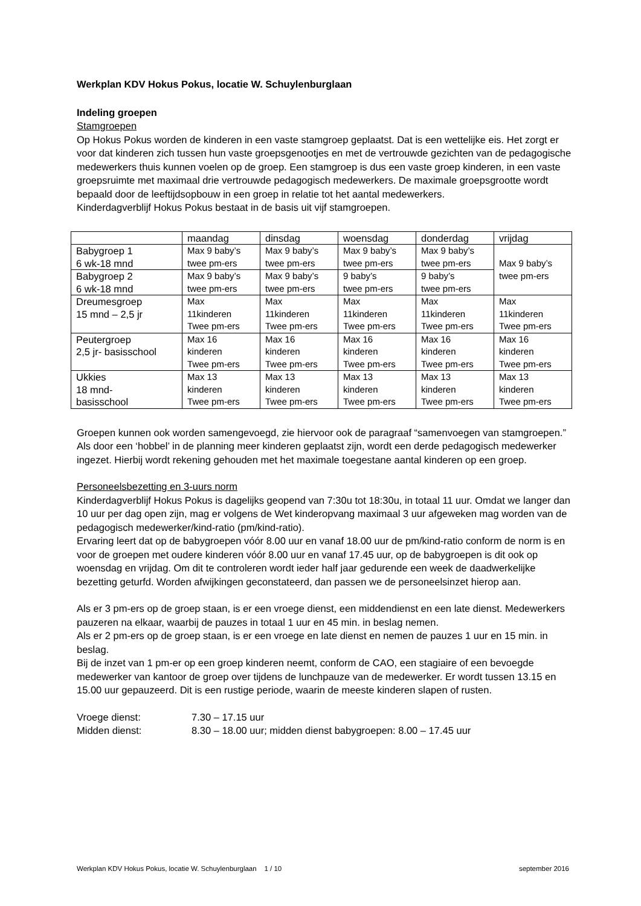Werkplan KDV Hokus Pokus, locatie W. Schuylenburglaan
Indeling groepen
Stamgroepen
Op Hokus Pokus worden de kinderen in een vaste stamgroep geplaatst. Dat is een wettelijke eis. Het zorgt er voor dat kinderen zich tussen hun vaste groepsgenootjes en met de vertrouwde gezichten van de pedagogische medewerkers thuis kunnen voelen op de groep. Een stamgroep is dus een vaste groep kinderen, in een vaste groepsruimte met maximaal drie vertrouwde pedagogisch medewerkers. De maximale groepsgrootte wordt bepaald door de leeftijdsopbouw in een groep in relatie tot het aantal medewerkers.
Kinderdagverblijf Hokus Pokus bestaat in de basis uit vijf stamgroepen.
| | maandag | dinsdag | woensdag | donderdag | vrijdag |
| Babygroep 1 6 wk-18 mnd | Max 9 baby’s twee pm-ers | Max 9 baby’s twee pm-ers | Max 9 baby’s twee pm-ers | Max 9 baby’s twee pm-ers | Max 9 baby’s twee pm-ers |
| Babygroep 2 6 wk-18 mnd | Max 9 baby’s twee pm-ers | Max 9 baby’s twee pm-ers | 9 baby’s twee pm-ers | 9 baby’s twee pm-ers | |
| Dreumesgroep 15 mnd – 2,5 jr | Max 11kinderen Twee pm-ers | Max 11kinderen Twee pm-ers | Max 11kinderen Twee pm-ers | Max 11kinderen Twee pm-ers | Max 11kinderen Twee pm-ers |
| Peutergroep 2,5 jr- basisschool | Max 16 kinderen Twee pm-ers | Max 16 kinderen Twee pm-ers | Max 16 kinderen Twee pm-ers | Max 16 kinderen Twee pm-ers | Max 16 kinderen Twee pm-ers |
| Ukkies 18 mnd- basisschool | Max 13 kinderen Twee pm-ers | Max 13 kinderen Twee pm-ers | Max 13 kinderen Twee pm-ers | Max 13 kinderen Twee pm-ers | Max 13 kinderen Twee pm-ers |
Groepen kunnen ook worden samengevoegd, zie hiervoor ook de paragraaf “samenvoegen van stamgroepen.” Als door een ‘hobbel’ in de planning meer kinderen geplaatst zijn, wordt een derde pedagogisch medewerker ingezet. Hierbij wordt rekening gehouden met het maximale toegestane aantal kinderen op een groep.
Personeelsbezetting en 3-uurs norm
Kinderdagverblijf Hokus Pokus is dagelijks geopend van 7:30u tot 18:30u, in totaal 11 uur. Omdat we langer dan 10 uur per dag open zijn, mag er volgens de Wet kinderopvang maximaal 3 uur afgeweken mag worden van de pedagogisch medewerker/kind-ratio (pm/kind-ratio).
Ervaring leert dat op de babygroepen vóór 8.00 uur en vanaf 18.00 uur de pm/kind-ratio conform de norm is en voor de groepen met oudere kinderen vóór 8.00 uur en vanaf 17.45 uur, op de babygroepen is dit ook op woensdag en vrijdag. Om dit te controleren wordt ieder half jaar gedurende een week de daadwerkelijke bezetting geturfd. Worden afwijkingen geconstateerd, dan passen we de personeelsinzet hierop aan.
Als er 3 pm-ers op de groep staan, is er een vroege dienst, een middendienst en een late dienst. Medewerkers pauzeren na elkaar, waarbij de pauzes in totaal 1 uur en 45 min. in beslag nemen.
Als er 2 pm-ers op de groep staan, is er een vroege en late dienst en nemen de pauzes 1 uur en 15 min. in beslag.
Bij de inzet van 1 pm-er op een groep kinderen neemt, conform de CAO, een stagiaire of een bevoegde medewerker van kantoor de groep over tijdens de lunchpauze van de medewerker. Er wordt tussen 13.15 en 15.00 uur gepauzeerd. Dit is een rustige periode, waarin de meeste kinderen slapen of rusten.
Vroege dienst: 7.30 – 17.15 uur
Midden dienst: 8.30 – 18.00 uur; midden dienst babygroepen: 8.00 – 17.45 uur
Werkplan KDV Hokus Pokus, locatie W. Schuylenburglaan 1 / 10 september 2016